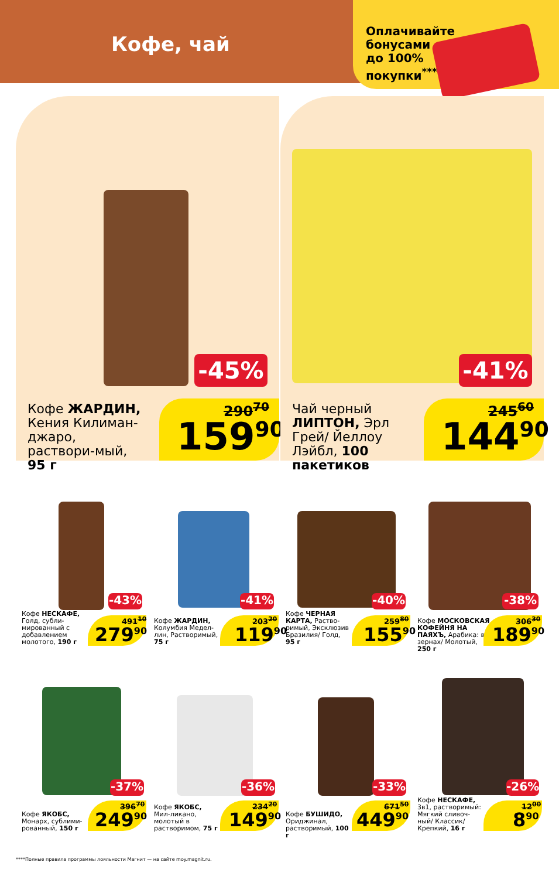Кофе, чай
Оплачивайте бонусами до 100% покупки<sup>****</sup>
-45%
Кофе ЖАРДИН, Кения Килиман-джаро, раствори-мый, 95 г
290<sup>70</sup>
159<sup>90</sup>
-41%
Чай черный ЛИПТОН, Эрл Грей/ Йеллоу Лэйбл, 100 пакетиков
245<sup>60</sup>
144<sup>90</sup>
-43%
Кофе НЕСКАФЕ, Голд, субли-мированный с добавлением молотого, 190 г
491<sup>10</sup>
279<sup>90</sup>
-41%
Кофе ЖАРДИН, Колумбия Медел-лин, Растворимый, 75 г
203<sup>20</sup>
119<sup>90</sup>
-40%
Кофе ЧЕРНАЯ КАРТА, Раство-римый, Эксклюзив Бразилия/ Голд, 95 г
259<sup>80</sup>
155<sup>90</sup>
-38%
Кофе МОСКОВСКАЯ КОФЕЙНЯ НА ПАЯХЪ, Арабика: в зернах/ Молотый, 250 г
306<sup>30</sup>
189<sup>90</sup>
-37%
Кофе ЯКОБС, Монарх, сублими-рованный, 150 г
396<sup>70</sup>
249<sup>90</sup>
-36%
Кофе ЯКОБС, Мил-ликано, молотый в растворимом, 75 г
234<sup>20</sup>
149<sup>90</sup>
-33%
Кофе БУШИДО, Ориджинал, растворимый, 100 г
671<sup>50</sup>
449<sup>90</sup>
-26%
Кофе НЕСКАФЕ, 3в1, растворимый: Мягкий сливоч-ный/ Классик/ Крепкий, 16 г
12<sup>00</sup>
8<sup>90</sup>
****Полные правила программы лояльности Магнит — на сайте moy.magnit.ru.